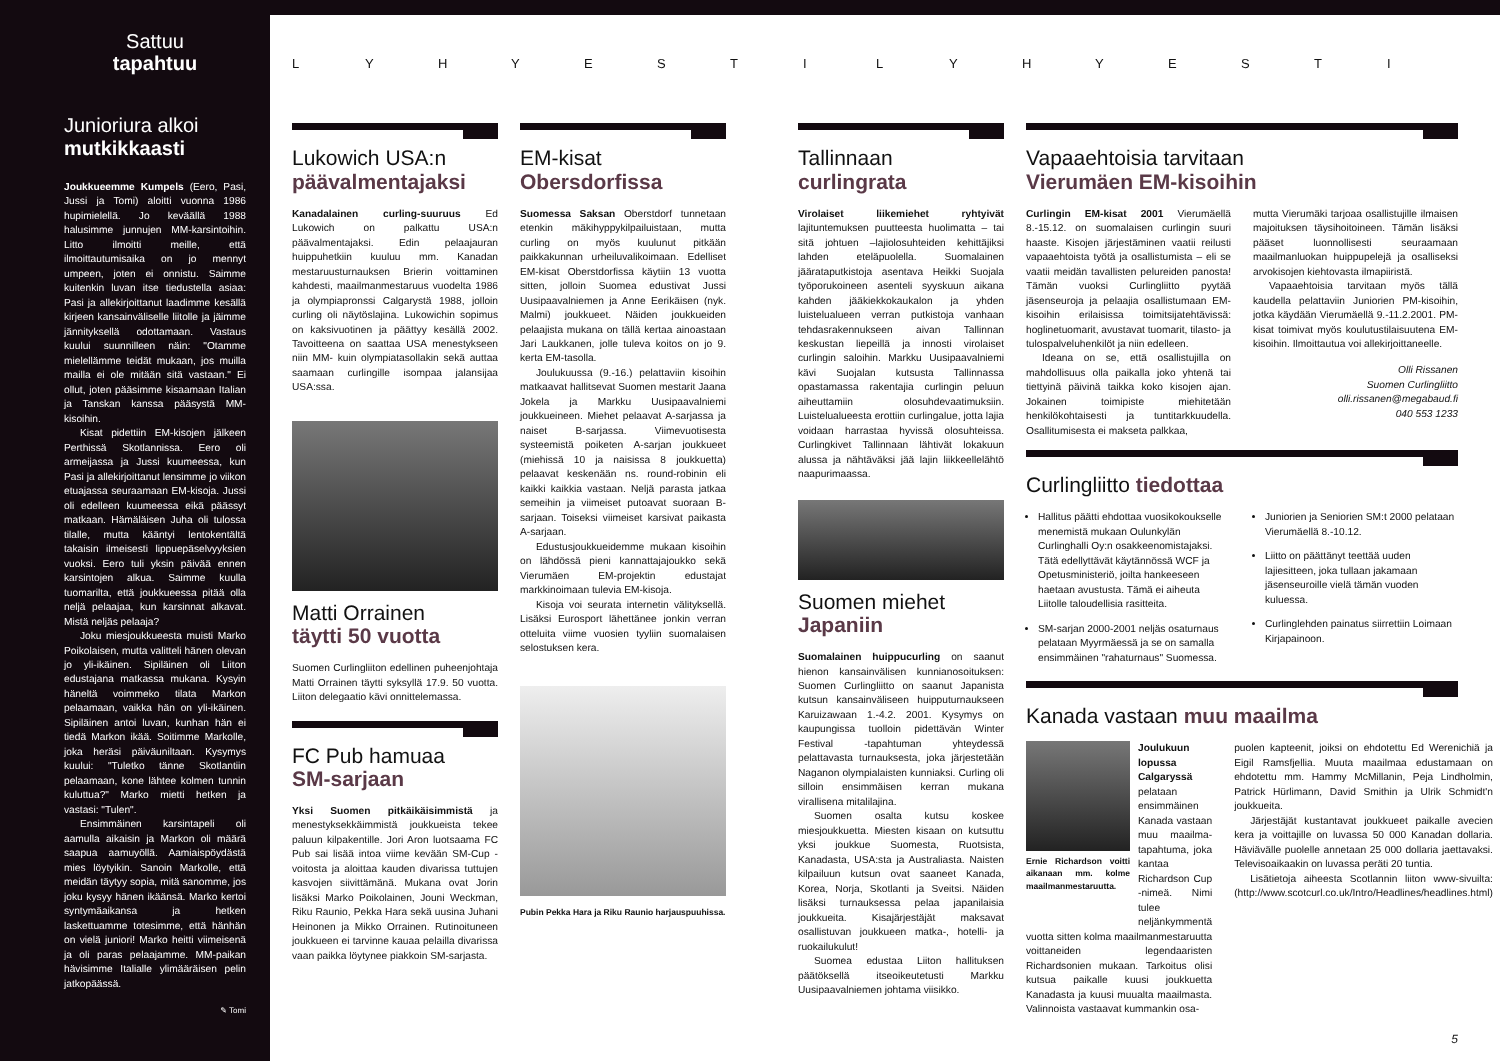Sattuu
tapahtuu
Junioriura alkoi
mutkikkaasti
Joukkueemme Kumpels (Eero, Pasi, Jussi ja Tomi) aloitti vuonna 1986 hupimielellä. Jo keväällä 1988 halusimme junnujen MM-karsintoihin. Litto ilmoitti meille, että ilmoittautumisaika on jo mennyt umpeen, joten ei onnistu. Saimme kuitenkin luvan itse tiedustella asiaa: Pasi ja allekirjoittanut laadimme kesällä kirjeen kansainväliselle liitolle ja jäimme jännityksellä odottamaan. Vastaus kuului suunnilleen näin: "Otamme mielellämme teidät mukaan, jos muilla mailla ei ole mitään sitä vastaan." Ei ollut, joten pääsimme kisaamaan Italian ja Tanskan kanssa pääsystä MM-kisoihin.
Kisat pidettiin EM-kisojen jälkeen Perthissä Skotlannissa. Eero oli armeijassa ja Jussi kuumeessa, kun Pasi ja allekirjoittanut lensimme jo viikon etuajassa seuraamaan EM-kisoja. Jussi oli edelleen kuumeessa eikä päässyt matkaan. Hämäläisen Juha oli tulossa tilalle, mutta kääntyi lentokentältä takaisin ilmeisesti lippuepäselvyyksien vuoksi. Eero tuli yksin päivää ennen karsintojen alkua. Saimme kuulla tuomarilta, että joukkueessa pitää olla neljä pelaajaa, kun karsinnat alkavat. Mistä neljäs pelaaja?
Joku miesjoukkueesta muisti Marko Poikolaisen, mutta valitteli hänen olevan jo yli-ikäinen. Sipiläinen oli Liiton edustajana matkassa mukana. Kysyin häneltä voimmeko tilata Markon pelaamaan, vaikka hän on yli-ikäinen. Sipiläinen antoi luvan, kunhan hän ei tiedä Markon ikää. Soitimme Markolle, joka heräsi päiväuniltaan. Kysymys kuului: "Tuletko tänne Skotlantiin pelaamaan, kone lähtee kolmen tunnin kuluttua?" Marko mietti hetken ja vastasi: "Tulen".
Ensimmäinen karsintapeli oli aamulla aikaisin ja Markon oli määrä saapua aamuyöllä. Aamiaispöydästä mies löytyikin. Sanoin Markolle, että meidän täytyy sopia, mitä sanomme, jos joku kysyy hänen ikäänsä. Marko kertoi syntymäaikansa ja hetken laskettuamme totesimme, että hänhän on vielä juniori! Marko heitti viimeisenä ja oli paras pelaajamme. MM-paikan hävisimme Italialle ylimääräisen pelin jatkopäässä.
✎ Tomi
LYHYESTILYHYESTI
Lukowich USA:n
päävalmentajaksi
Kanadalainen curling-suuruus Ed Lukowich on palkattu USA:n päävalmentajaksi. Edin pelaajauran huippuhetkiin kuuluu mm. Kanadan mestaruusturnauksen Brierin voittaminen kahdesti, maailmanmestaruus vuodelta 1986 ja olympiapronssi Calgarystä 1988, jolloin curling oli näytöslajina. Lukowichin sopimus on kaksivuotinen ja päättyy kesällä 2002. Tavoitteena on saattaa USA menestykseen niin MM- kuin olympiatasollakin sekä auttaa saamaan curlingille isompaa jalansijaa USA:ssa.
Matti Orrainen
täytti 50 vuotta
Suomen Curlingliiton edellinen puheenjohtaja Matti Orrainen täytti syksyllä 17.9. 50 vuotta. Liiton delegaatio kävi onnittelemassa.
FC Pub hamuaa
SM-sarjaan
Yksi Suomen pitkäikäisimmistä ja menestyksekkäimmistä joukkueista tekee paluun kilpakentille. Jori Aron luotsaama FC Pub sai lisää intoa viime kevään SM-Cup -voitosta ja aloittaa kauden divarissa tuttujen kasvojen siivittämänä. Mukana ovat Jorin lisäksi Marko Poikolainen, Jouni Weckman, Riku Raunio, Pekka Hara sekä uusina Juhani Heinonen ja Mikko Orrainen. Rutinoituneen joukkueen ei tarvinne kauaa pelailla divarissa vaan paikka löytynee piakkoin SM-sarjasta.
EM-kisat
Obersdorfissa
Suomessa Saksan Oberstdorf tunnetaan etenkin mäkihyppykilpailuistaan, mutta curling on myös kuulunut pitkään paikkakunnan urheiluvalikoimaan. Edelliset EM-kisat Oberstdorfissa käytiin 13 vuotta sitten, jolloin Suomea edustivat Jussi Uusipaavalniemen ja Anne Eerikäisen (nyk. Malmi) joukkueet. Näiden joukkueiden pelaajista mukana on tällä kertaa ainoastaan Jari Laukkanen, jolle tuleva koitos on jo 9. kerta EM-tasolla.
Joulukuussa (9.-16.) pelattaviin kisoihin matkaavat hallitsevat Suomen mestarit Jaana Jokela ja Markku Uusipaavalniemi joukkueineen. Miehet pelaavat A-sarjassa ja naiset B-sarjassa. Viimevuotisesta systeemistä poiketen A-sarjan joukkueet (miehissä 10 ja naisissa 8 joukkuetta) pelaavat keskenään ns. round-robinin eli kaikki kaikkia vastaan. Neljä parasta jatkaa semeihin ja viimeiset putoavat suoraan B-sarjaan. Toiseksi viimeiset karsivat paikasta A-sarjaan.
Edustusjoukkueidemme mukaan kisoihin on lähdössä pieni kannattajajoukko sekä Vierumäen EM-projektin edustajat markkinoimaan tulevia EM-kisoja.
Kisoja voi seurata internetin välityksellä. Lisäksi Eurosport lähettänee jonkin verran otteluita viime vuosien tyyliin suomalaisen selostuksen kera.
Pubin Pekka Hara ja Riku Raunio harjauspuuhissa.
Tallinnaan
curlingrata
Virolaiset liikemiehet ryhtyivät lajituntemuksen puutteesta huolimatta – tai sitä johtuen –lajiolosuhteiden kehittäjiksi lahden eteläpuolella. Suomalainen jäärataputkistoja asentava Heikki Suojala työporukoineen asenteli syyskuun aikana kahden jääkiekkokaukalon ja yhden luistelualueen verran putkistoja vanhaan tehdasrakennukseen aivan Tallinnan keskustan liepeillä ja innosti virolaiset curlingin saloihin. Markku Uusipaavalniemi kävi Suojalan kutsusta Tallinnassa opastamassa rakentajia curlingin peluun aiheuttamiin olosuhdevaatimuksiin. Luistelualueesta erottiin curlingalue, jotta lajia voidaan harrastaa hyvissä olosuhteissa. Curlingkivet Tallinnaan lähtivät lokakuun alussa ja nähtäväksi jää lajin liikkeellelähtö naapurimaassa.
Suomen miehet
Japaniin
Suomalainen huippucurling on saanut hienon kansainvälisen kunnianosoituksen: Suomen Curlingliitto on saanut Japanista kutsun kansainväliseen huipputurnaukseen Karuizawaan 1.-4.2. 2001. Kysymys on kaupungissa tuolloin pidettävän Winter Festival -tapahtuman yhteydessä pelattavasta turnauksesta, joka järjestetään Naganon olympialaisten kunniaksi. Curling oli silloin ensimmäisen kerran mukana virallisena mitalilajina.
Suomen osalta kutsu koskee miesjoukkuetta. Miesten kisaan on kutsuttu yksi joukkue Suomesta, Ruotsista, Kanadasta, USA:sta ja Australiasta. Naisten kilpailuun kutsun ovat saaneet Kanada, Korea, Norja, Skotlanti ja Sveitsi. Näiden lisäksi turnauksessa pelaa japanilaisia joukkueita. Kisajärjestäjät maksavat osallistuvan joukkueen matka-, hotelli- ja ruokailukulut!
Suomea edustaa Liiton hallituksen päätöksellä itseoikeutetusti Markku Uusipaavalniemen johtama viisikko.
Vapaaehtoisia tarvitaan
Vierumäen EM-kisoihin
Curlingin EM-kisat 2001 Vierumäellä 8.-15.12. on suomalaisen curlingin suuri haaste. Kisojen järjestäminen vaatii reilusti vapaaehtoista työtä ja osallistumista – eli se vaatii meidän tavallisten pelureiden panosta! Tämän vuoksi Curlingliitto pyytää jäsenseuroja ja pelaajia osallistumaan EM-kisoihin erilaisissa toimitsijatehtävissä: hoglinetuomarit, avustavat tuomarit, tilasto- ja tulospalveluhenkilöt ja niin edelleen.
Ideana on se, että osallistujilla on mahdollisuus olla paikalla joko yhtenä tai tiettyinä päivinä taikka koko kisojen ajan. Jokainen toimipiste miehitetään henkilökohtaisesti ja tuntitarkkuudella. Osallitumisesta ei makseta palkkaa,
mutta Vierumäki tarjoaa osallistujille ilmaisen majoituksen täysihoitoineen. Tämän lisäksi pääset luonnollisesti seuraamaan maailmanluokan huippupelejä ja osalliseksi arvokisojen kiehtovasta ilmapiiristä.
Vapaaehtoisia tarvitaan myös tällä kaudella pelattaviin Juniorien PM-kisoihin, jotka käydään Vierumäellä 9.-11.2.2001. PM-kisat toimivat myös koulutustilaisuutena EM-kisoihin. Ilmoittautua voi allekirjoittaneelle.
Olli Rissanen
Suomen Curlingliitto
olli.rissanen@megabaud.fi
040 553 1233
Curlingliitto tiedottaa
Hallitus päätti ehdottaa vuosikokoukselle menemistä mukaan Oulunkylän Curlinghalli Oy:n osakkeenomistajaksi. Tätä edellyttävät käytännössä WCF ja Opetusministeriö, joilta hankeeseen haetaan avustusta. Tämä ei aiheuta Liitolle taloudellisia rasitteita.
SM-sarjan 2000-2001 neljäs osaturnaus pelataan Myyrmäessä ja se on samalla ensimmäinen "rahaturnaus" Suomessa.
Juniorien ja Seniorien SM:t 2000 pelataan Vierumäellä 8.-10.12.
Liitto on päättänyt teettää uuden lajiesitteen, joka tullaan jakamaan jäsenseuroille vielä tämän vuoden kuluessa.
Curlinglehden painatus siirrettiin Loimaan Kirjapainoon.
Kanada vastaan muu maailma
Ernie Richardson voitti aikanaan mm. kolme maailmanmestaruutta.
Joulukuun lopussa Calgaryssä pelataan ensimmäinen Kanada vastaan muu maailma-tapahtuma, joka kantaa Richardson Cup -nimeä. Nimi tulee neljänkymmentä
vuotta sitten kolma maailmanmestaruutta voittaneiden legendaaristen Richardsonien mukaan. Tarkoitus olisi kutsua paikalle kuusi joukkuetta Kanadasta ja kuusi muualta maailmasta. Valinnoista vastaavat kummankin osa-
puolen kapteenit, joiksi on ehdotettu Ed Werenichiä ja Eigil Ramsfjellia. Muuta maailmaa edustamaan on ehdotettu mm. Hammy McMillanin, Peja Lindholmin, Patrick Hürlimann, David Smithin ja Ulrik Schmidt'n joukkueita.
Järjestäjät kustantavat joukkueet paikalle avecien kera ja voittajille on luvassa 50 000 Kanadan dollaria. Häviävälle puolelle annetaan 25 000 dollaria jaettavaksi. Televisoaikaakin on luvassa peräti 20 tuntia.
Lisätietoja aiheesta Scotlannin liiton www-sivuilta: (http://www.scotcurl.co.uk/Intro/Headlines/headlines.html)
5